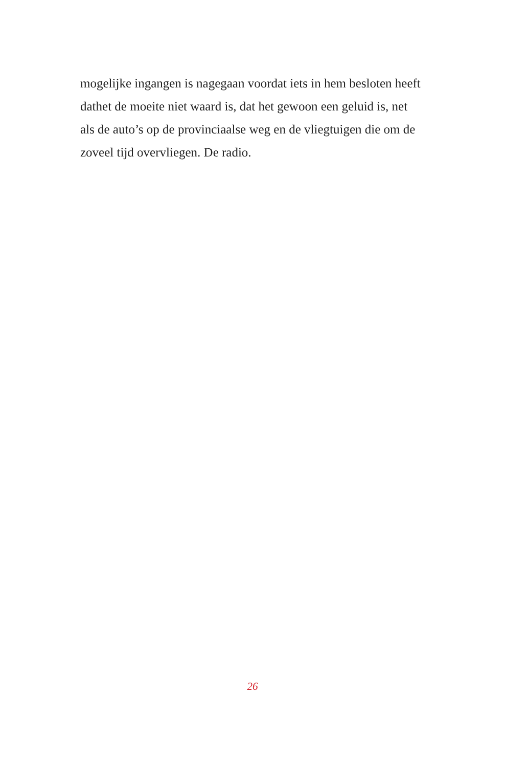mogelijke ingangen is nagegaan voordat iets in hem besloten heeft
dathet de moeite niet waard is, dat het gewoon een geluid is, net
als de auto’s op de provinciaalse weg en de vliegtuigen die om de
zoveel tijd overvliegen. De radio.
26